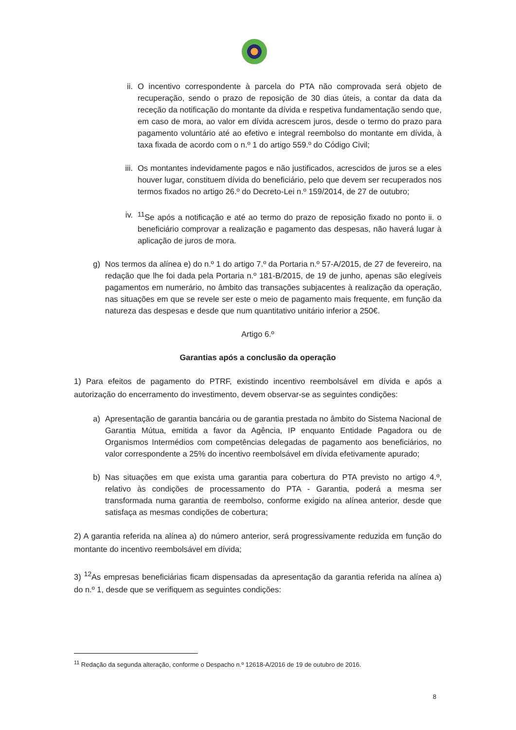ii. O incentivo correspondente à parcela do PTA não comprovada será objeto de recuperação, sendo o prazo de reposição de 30 dias úteis, a contar da data da receção da notificação do montante da dívida e respetiva fundamentação sendo que, em caso de mora, ao valor em dívida acrescem juros, desde o termo do prazo para pagamento voluntário até ao efetivo e integral reembolso do montante em dívida, à taxa fixada de acordo com o n.º 1 do artigo 559.º do Código Civil;
iii. Os montantes indevidamente pagos e não justificados, acrescidos de juros se a eles houver lugar, constituem dívida do beneficiário, pelo que devem ser recuperados nos termos fixados no artigo 26.º do Decreto-Lei n.º 159/2014, de 27 de outubro;
iv. <sup>11</sup> Se após a notificação e até ao termo do prazo de reposição fixado no ponto ii. o beneficiário comprovar a realização e pagamento das despesas, não haverá lugar à aplicação de juros de mora.
g) Nos termos da alínea e) do n.º 1 do artigo 7.º da Portaria n.º 57-A/2015, de 27 de fevereiro, na redação que lhe foi dada pela Portaria n.º 181-B/2015, de 19 de junho, apenas são elegíveis pagamentos em numerário, no âmbito das transações subjacentes à realização da operação, nas situações em que se revele ser este o meio de pagamento mais frequente, em função da natureza das despesas e desde que num quantitativo unitário inferior a 250€.
Artigo 6.º
Garantias após a conclusão da operação
1) Para efeitos de pagamento do PTRF, existindo incentivo reembolsável em dívida e após a autorização do encerramento do investimento, devem observar-se as seguintes condições:
a) Apresentação de garantia bancária ou de garantia prestada no âmbito do Sistema Nacional de Garantia Mútua, emitida a favor da Agência, IP enquanto Entidade Pagadora ou de Organismos Intermédios com competências delegadas de pagamento aos beneficiários, no valor correspondente a 25% do incentivo reembolsável em dívida efetivamente apurado;
b) Nas situações em que exista uma garantia para cobertura do PTA previsto no artigo 4.º, relativo às condições de processamento do PTA - Garantia, poderá a mesma ser transformada numa garantia de reembolso, conforme exigido na alínea anterior, desde que satisfaça as mesmas condições de cobertura;
2) A garantia referida na alínea a) do número anterior, será progressivamente reduzida em função do montante do incentivo reembolsável em dívida;
3) <sup>12</sup>As empresas beneficiárias ficam dispensadas da apresentação da garantia referida na alínea a) do n.º 1, desde que se verifiquem as seguintes condições:
<sup>11</sup> Redação da segunda alteração, conforme o Despacho n.º 12618-A/2016 de 19 de outubro de 2016.
8